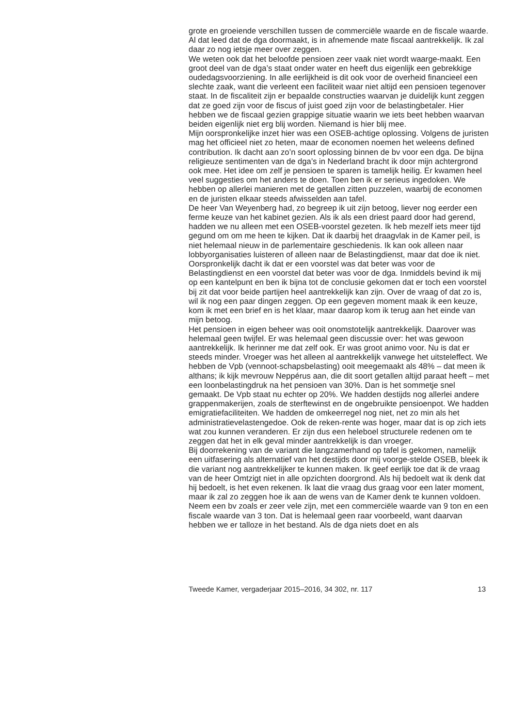grote en groeiende verschillen tussen de commerciële waarde en de fiscale waarde. Al dat leed dat de dga doormaakt, is in afnemende mate fiscaal aantrekkelijk. Ik zal daar zo nog ietsje meer over zeggen.
We weten ook dat het beloofde pensioen zeer vaak niet wordt waarge-maakt. Een groot deel van de dga’s staat onder water en heeft dus eigenlijk een gebrekkige oudedagsvoorziening. In alle eerlijkheid is dit ook voor de overheid financieel een slechte zaak, want die verleent een faciliteit waar niet altijd een pensioen tegenover staat. In de fiscaliteit zijn er bepaalde constructies waarvan je duidelijk kunt zeggen dat ze goed zijn voor de fiscus of juist goed zijn voor de belastingbetaler. Hier hebben we de fiscaal gezien grappige situatie waarin we iets beet hebben waarvan beiden eigenlijk niet erg blij worden. Niemand is hier blij mee.
Mijn oorspronkelijke inzet hier was een OSEB-achtige oplossing. Volgens de juristen mag het officieel niet zo heten, maar de economen noemen het weleens defined contribution. Ik dacht aan zo’n soort oplossing binnen de bv voor een dga. De bijna religieuze sentimenten van de dga’s in Nederland bracht ik door mijn achtergrond ook mee. Het idee om zelf je pensioen te sparen is tamelijk heilig. Er kwamen heel veel suggesties om het anders te doen. Toen ben ik er serieus ingedoken. We hebben op allerlei manieren met de getallen zitten puzzelen, waarbij de economen en de juristen elkaar steeds afwisselden aan tafel.
De heer Van Weyenberg had, zo begreep ik uit zijn betoog, liever nog eerder een ferme keuze van het kabinet gezien. Als ik als een driest paard door had gerend, hadden we nu alleen met een OSEB-voorstel gezeten. Ik heb mezelf iets meer tijd gegund om om me heen te kijken. Dat ik daarbij het draagvlak in de Kamer peil, is niet helemaal nieuw in de parlementaire geschiedenis. Ik kan ook alleen naar lobbyorganisaties luisteren of alleen naar de Belastingdienst, maar dat doe ik niet. Oorspronkelijk dacht ik dat er een voorstel was dat beter was voor de Belastingdienst en een voorstel dat beter was voor de dga. Inmiddels bevind ik mij op een kantelpunt en ben ik bijna tot de conclusie gekomen dat er toch een voorstel bij zit dat voor beide partijen heel aantrekkelijk kan zijn. Over de vraag of dat zo is, wil ik nog een paar dingen zeggen. Op een gegeven moment maak ik een keuze, kom ik met een brief en is het klaar, maar daarop kom ik terug aan het einde van mijn betoog.
Het pensioen in eigen beheer was ooit onomstotelijk aantrekkelijk. Daarover was helemaal geen twijfel. Er was helemaal geen discussie over: het was gewoon aantrekkelijk. Ik herinner me dat zelf ook. Er was groot animo voor. Nu is dat er steeds minder. Vroeger was het alleen al aantrekkelijk vanwege het uitsteleffect. We hebben de Vpb (vennoot-schapsbelasting) ooit meegemaakt als 48% – dat meen ik althans; ik kijk mevrouw Neppérus aan, die dit soort getallen altijd paraat heeft – met een loonbelastingdruk na het pensioen van 30%. Dan is het sommetje snel gemaakt. De Vpb staat nu echter op 20%. We hadden destijds nog allerlei andere grappenmakerijen, zoals de sterftewinst en de ongebruikte pensioenpot. We hadden emigratiefaciliteiten. We hadden de omkeerregel nog niet, net zo min als het administratievelastengedoe. Ook de reken-rente was hoger, maar dat is op zich iets wat zou kunnen veranderen. Er zijn dus een heleboel structurele redenen om te zeggen dat het in elk geval minder aantrekkelijk is dan vroeger.
Bij doorrekening van de variant die langzamerhand op tafel is gekomen, namelijk een uitfasering als alternatief van het destijds door mij voorge-stelde OSEB, bleek ik die variant nog aantrekkelijker te kunnen maken. Ik geef eerlijk toe dat ik de vraag van de heer Omtzigt niet in alle opzichten doorgrond. Als hij bedoelt wat ik denk dat hij bedoelt, is het even rekenen. Ik laat die vraag dus graag voor een later moment, maar ik zal zo zeggen hoe ik aan de wens van de Kamer denk te kunnen voldoen. Neem een bv zoals er zeer vele zijn, met een commerciële waarde van 9 ton en een fiscale waarde van 3 ton. Dat is helemaal geen raar voorbeeld, want daarvan hebben we er talloze in het bestand. Als de dga niets doet en als
Tweede Kamer, vergaderjaar 2015–2016, 34 302, nr. 117 13